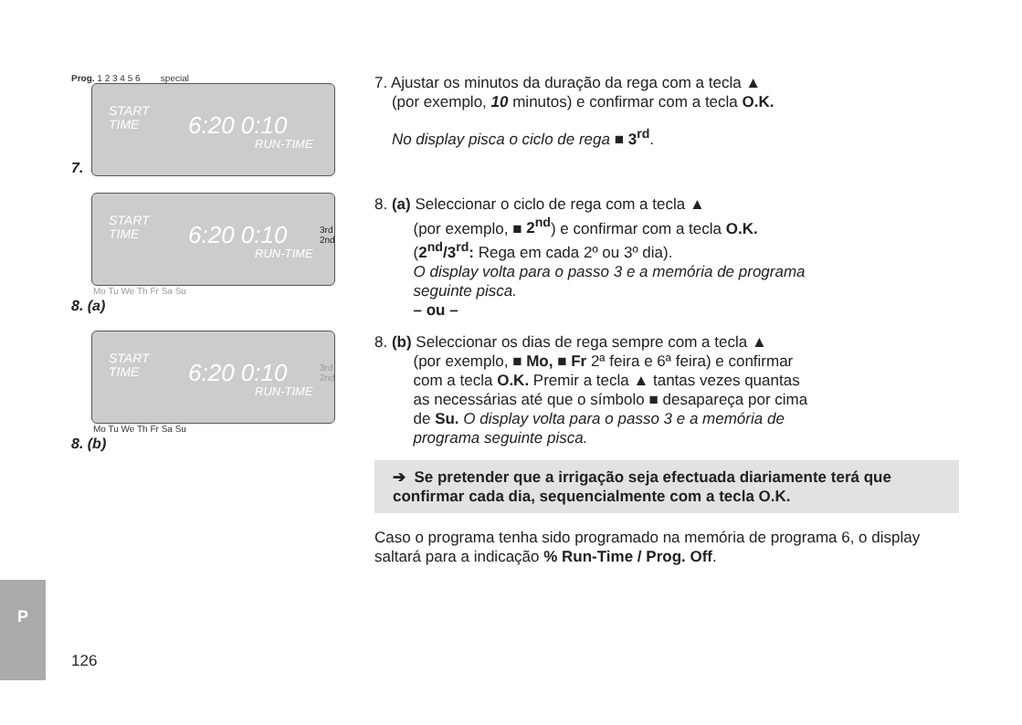Prog. 1 2 3 4 5 6 special
START
TIME 6:20 0:10
RUN-TIME
7.
START
TIME 6:20 0:10
RUN-TIME
3rd
2nd
Mo Tu We Th Fr Sa Su
8. (a)
START
TIME 6:20 0:10
RUN-TIME
3rd
2nd
Mo Tu We Th Fr Sa Su
8. (b)
7. Ajustar os minutos da duração da rega com a tecla ▲
(por exemplo, 10 minutos) e confirmar com a tecla O.K.
No display pisca o ciclo de rega ■ 3<sup>rd</sup>.
8. (a) Seleccionar o ciclo de rega com a tecla ▲
(por exemplo, ■ 2<sup>nd</sup>) e confirmar com a tecla O.K.
(2<sup>nd</sup>/3<sup>rd</sup>: Rega em cada 2º ou 3º dia).
O display volta para o passo 3 e a memória de programa
seguinte pisca.
– ou –
8. (b) Seleccionar os dias de rega sempre com a tecla ▲
(por exemplo, ■ Mo, ■ Fr 2ª feira e 6ª feira) e confirmar
com a tecla O.K. Premir a tecla ▲ tantas vezes quantas
as necessárias até que o símbolo ■ desapareça por cima
de Su. O display volta para o passo 3 e a memória de
programa seguinte pisca.
➔ Se pretender que a irrigação seja efectuada diariamente terá que confirmar cada dia, sequencialmente com a tecla O.K.
Caso o programa tenha sido programado na memória de programa 6, o display saltará para a indicação % Run-Time / Prog. Off.
P
126